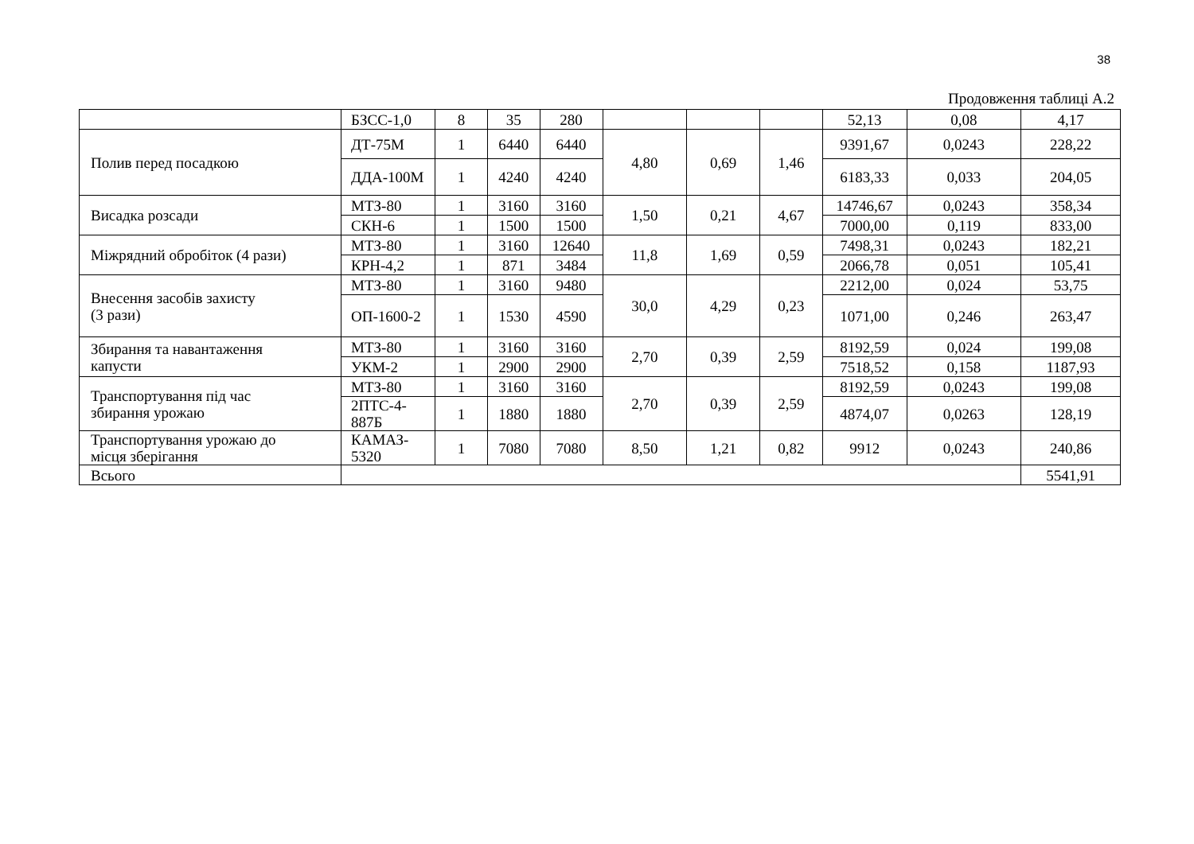38
Продовження таблиці А.2
| | БЗСС-1,0 | 8 | 35 | 280 | | | | 52,13 | 0,08 | 4,17 |
| Полив перед посадкою | ДТ-75М | 1 | 6440 | 6440 | 4,80 | 0,69 | 1,46 | 9391,67 | 0,0243 | 228,22 |
| | ДДА-100М | 1 | 4240 | 4240 | | | | 6183,33 | 0,033 | 204,05 |
| Висадка розсади | МТЗ-80 | 1 | 3160 | 3160 | 1,50 | 0,21 | 4,67 | 14746,67 | 0,0243 | 358,34 |
| | СКН-6 | 1 | 1500 | 1500 | | | | 7000,00 | 0,119 | 833,00 |
| Міжрядний обробіток (4 рази) | МТЗ-80 | 1 | 3160 | 12640 | 11,8 | 1,69 | 0,59 | 7498,31 | 0,0243 | 182,21 |
| | КРН-4,2 | 1 | 871 | 3484 | | | | 2066,78 | 0,051 | 105,41 |
| Внесення засобів захисту (3 рази) | МТЗ-80 | 1 | 3160 | 9480 | 30,0 | 4,29 | 0,23 | 2212,00 | 0,024 | 53,75 |
| | ОП-1600-2 | 1 | 1530 | 4590 | | | | 1071,00 | 0,246 | 263,47 |
| Збирання та навантаження капусти | МТЗ-80 | 1 | 3160 | 3160 | 2,70 | 0,39 | 2,59 | 8192,59 | 0,024 | 199,08 |
| | УКМ-2 | 1 | 2900 | 2900 | | | | 7518,52 | 0,158 | 1187,93 |
| Транспортування під час збирання урожаю | МТЗ-80 | 1 | 3160 | 3160 | 2,70 | 0,39 | 2,59 | 8192,59 | 0,0243 | 199,08 |
| | 2ПТС-4- 887Б | 1 | 1880 | 1880 | | | | 4874,07 | 0,0263 | 128,19 |
| Транспортування урожаю до місця зберігання | КАМАЗ- 5320 | 1 | 7080 | 7080 | 8,50 | 1,21 | 0,82 | 9912 | 0,0243 | 240,86 |
| Всього | | | | | | | | | | 5541,91 |